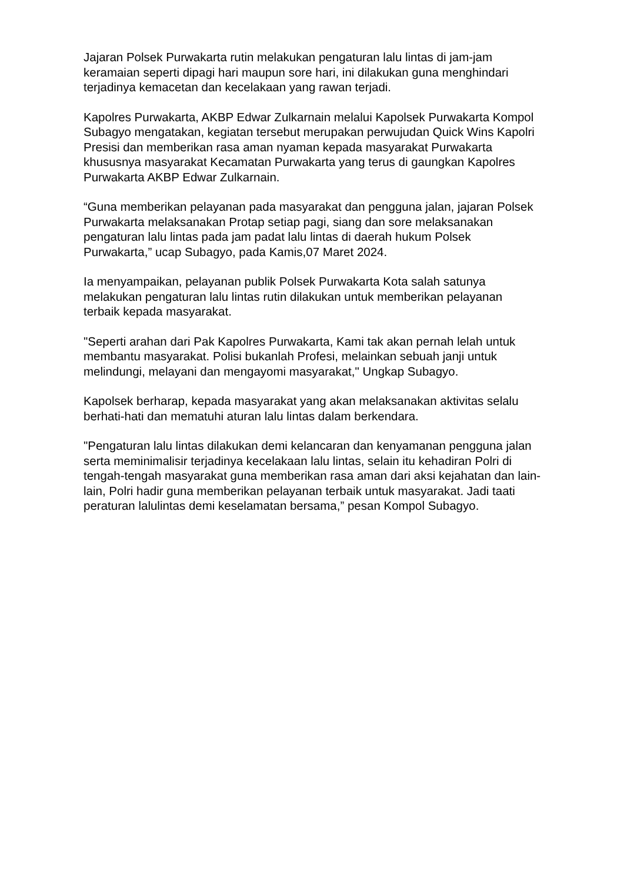Jajaran Polsek Purwakarta rutin melakukan pengaturan lalu lintas di jam-jam keramaian seperti dipagi hari maupun sore hari, ini dilakukan guna menghindari terjadinya kemacetan dan kecelakaan yang rawan terjadi.
Kapolres Purwakarta, AKBP Edwar Zulkarnain melalui Kapolsek Purwakarta Kompol Subagyo mengatakan, kegiatan tersebut merupakan perwujudan Quick Wins Kapolri Presisi dan memberikan rasa aman nyaman kepada masyarakat Purwakarta khususnya masyarakat Kecamatan Purwakarta yang terus di gaungkan Kapolres Purwakarta AKBP Edwar Zulkarnain.
“Guna memberikan pelayanan pada masyarakat dan pengguna jalan, jajaran Polsek Purwakarta melaksanakan Protap setiap pagi, siang dan sore melaksanakan pengaturan lalu lintas pada jam padat lalu lintas di daerah hukum Polsek Purwakarta,” ucap Subagyo, pada Kamis,07 Maret 2024.
Ia menyampaikan, pelayanan publik Polsek Purwakarta Kota salah satunya melakukan pengaturan lalu lintas rutin dilakukan untuk memberikan pelayanan terbaik kepada masyarakat.
"Seperti arahan dari Pak Kapolres Purwakarta, Kami tak akan pernah lelah untuk membantu masyarakat. Polisi bukanlah Profesi, melainkan sebuah janji untuk melindungi, melayani dan mengayomi masyarakat," Ungkap Subagyo.
Kapolsek berharap, kepada masyarakat yang akan melaksanakan aktivitas selalu berhati-hati dan mematuhi aturan lalu lintas dalam berkendara.
"Pengaturan lalu lintas dilakukan demi kelancaran dan kenyamanan pengguna jalan serta meminimalisir terjadinya kecelakaan lalu lintas, selain itu kehadiran Polri di tengah-tengah masyarakat guna memberikan rasa aman dari aksi kejahatan dan lain-lain, Polri hadir guna memberikan pelayanan terbaik untuk masyarakat. Jadi taati peraturan lalulintas demi keselamatan bersama,” pesan Kompol Subagyo.